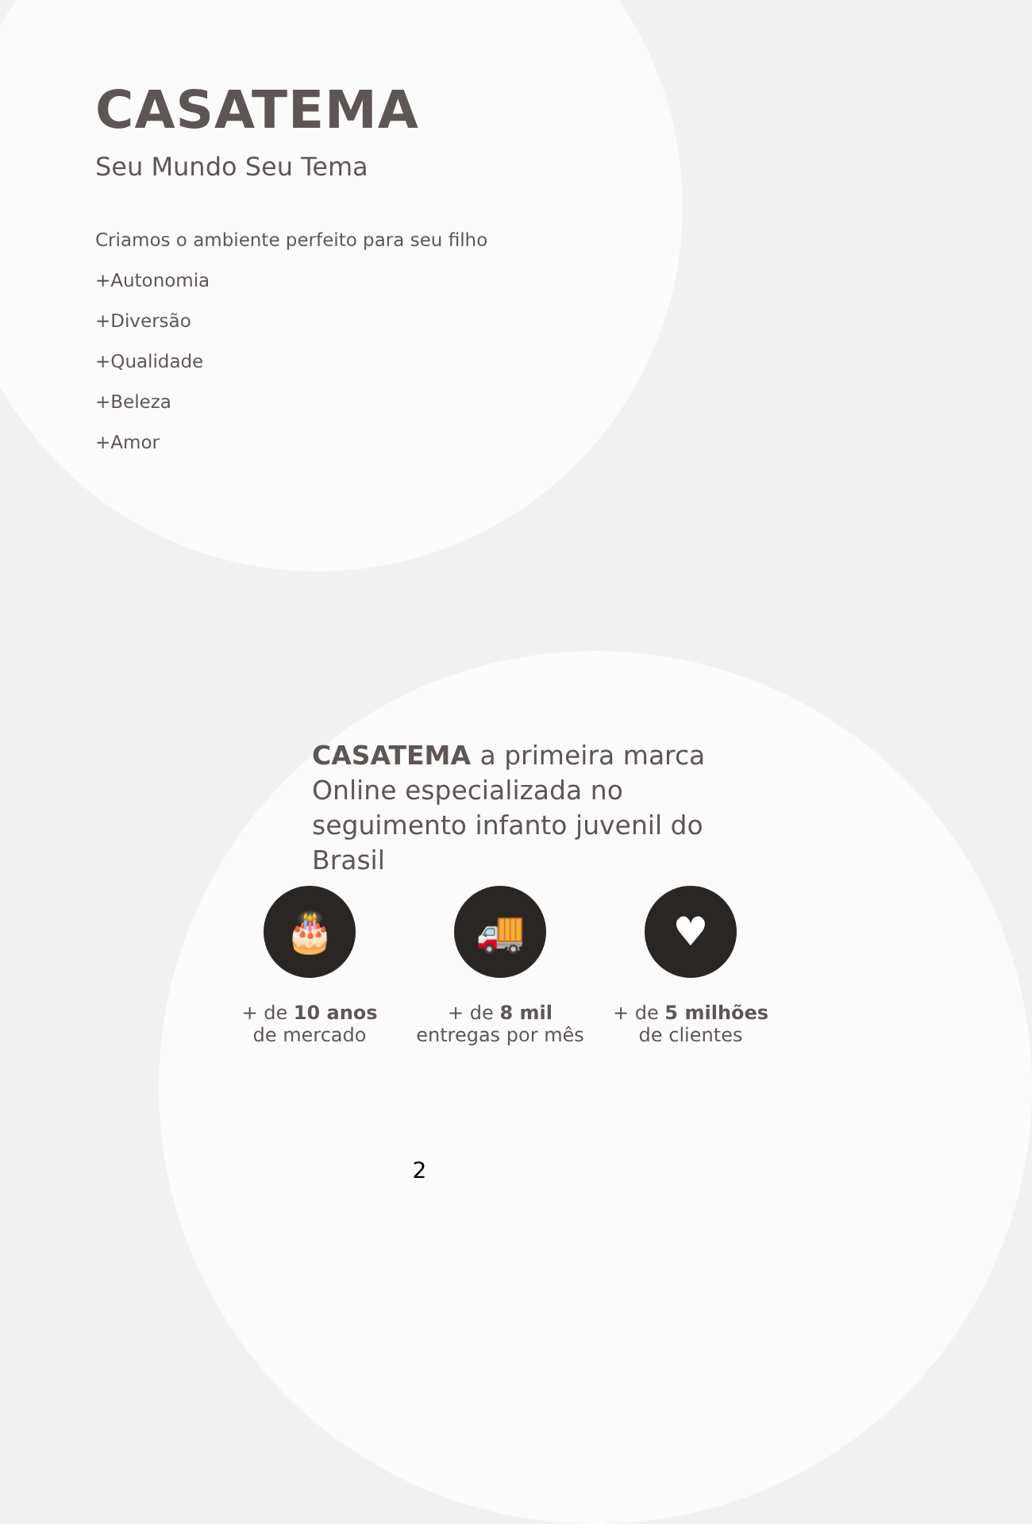CASATEMA
Seu Mundo Seu Tema
Criamos o ambiente perfeito para seu filho
+Autonomia
+Diversão
+Qualidade
+Beleza
+Amor
CASATEMA a primeira marca Online especializada no seguimento infanto juvenil do Brasil
🎂
+ de 10 anos
de mercado
🚚
+ de 8 mil
entregas por mês
♥
+ de 5 milhões
de clientes
2